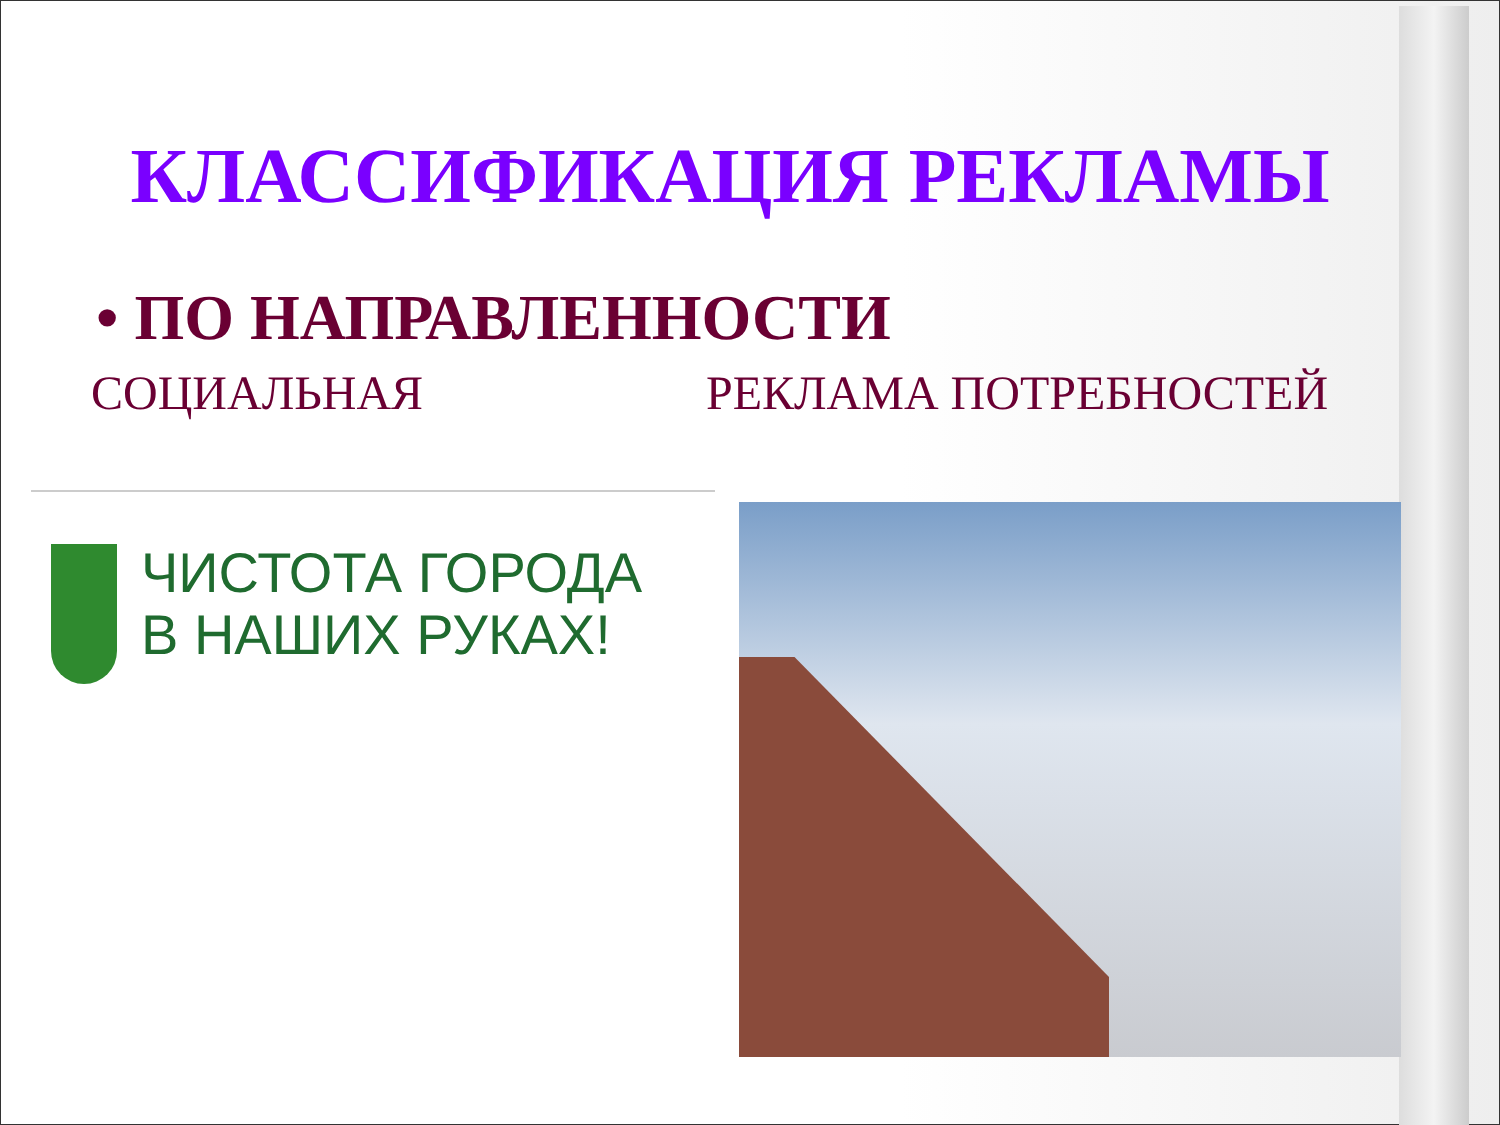КЛАССИФИКАЦИЯ РЕКЛАМЫ
• ПО НАПРАВЛЕННОСТИ
СОЦИАЛЬНАЯ РЕКЛАМА ПОТРЕБНОСТЕЙ
ЧИСТОТА ГОРОДА
В НАШИХ РУКАХ!